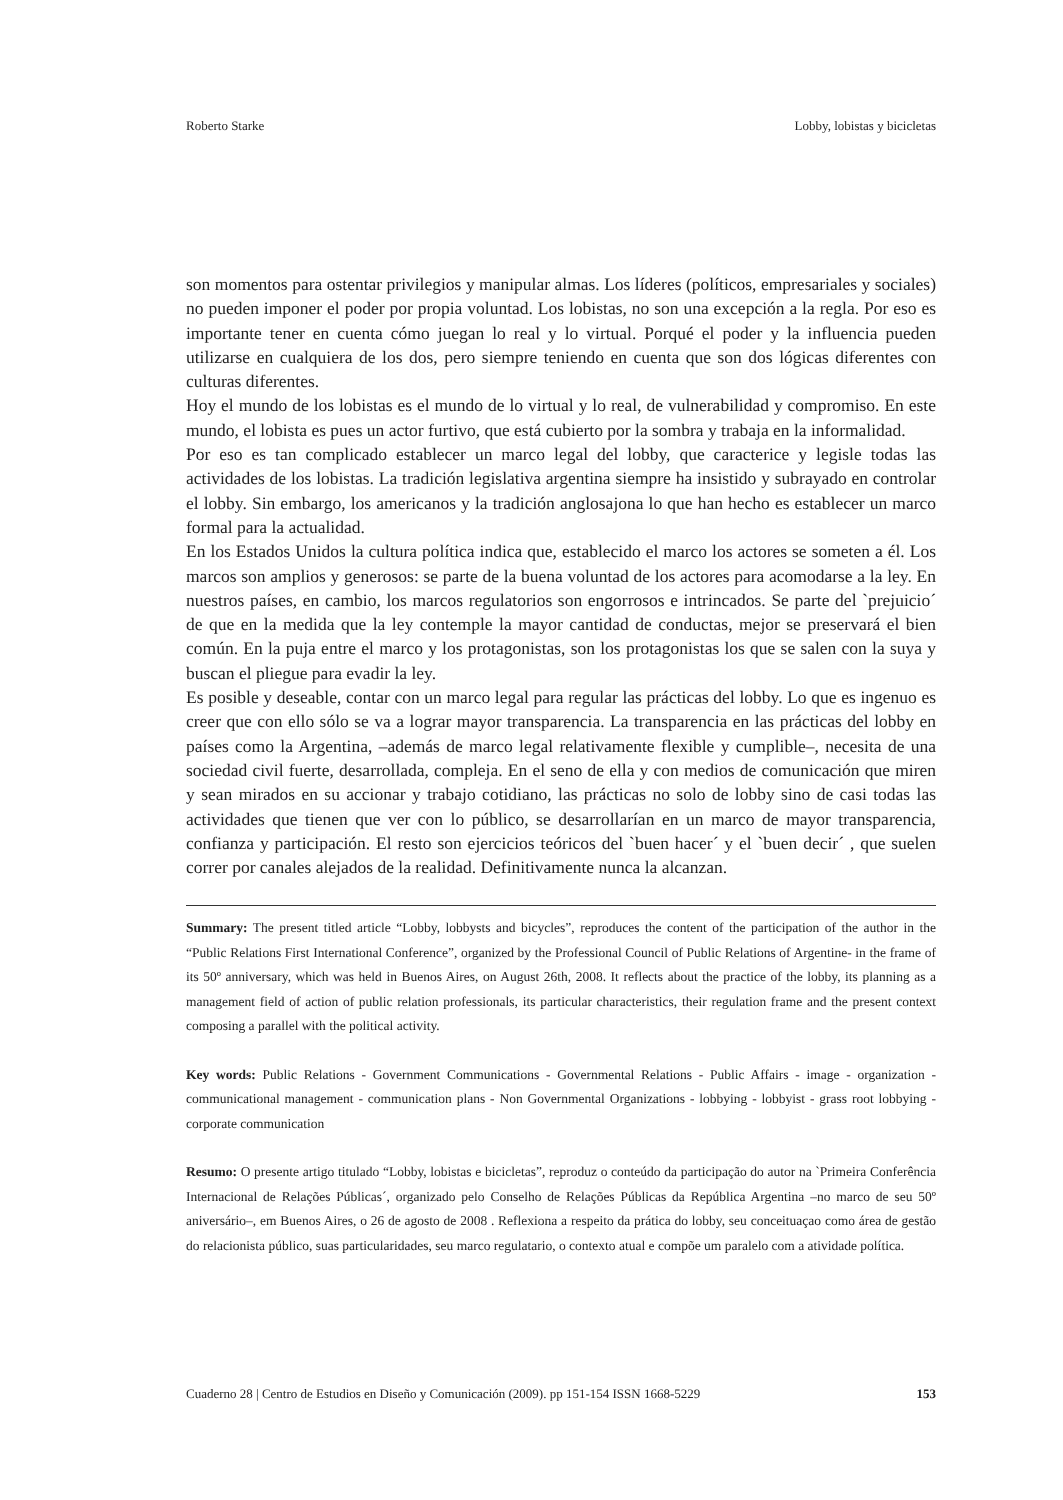Roberto Starke Lobby, lobistas y bicicletas
son momentos para ostentar privilegios y manipular almas. Los líderes (políticos, empresariales y sociales) no pueden imponer el poder por propia voluntad. Los lobistas, no son una excepción a la regla. Por eso es importante tener en cuenta cómo juegan lo real y lo virtual. Porqué el poder y la influencia pueden utilizarse en cualquiera de los dos, pero siempre teniendo en cuenta que son dos lógicas diferentes con culturas diferentes.
Hoy el mundo de los lobistas es el mundo de lo virtual y lo real, de vulnerabilidad y compromiso. En este mundo, el lobista es pues un actor furtivo, que está cubierto por la sombra y trabaja en la informalidad.
Por eso es tan complicado establecer un marco legal del lobby, que caracterice y legisle todas las actividades de los lobistas. La tradición legislativa argentina siempre ha insistido y subrayado en controlar el lobby. Sin embargo, los americanos y la tradición anglosajona lo que han hecho es establecer un marco formal para la actualidad.
En los Estados Unidos la cultura política indica que, establecido el marco los actores se someten a él. Los marcos son amplios y generosos: se parte de la buena voluntad de los actores para acomodarse a la ley. En nuestros países, en cambio, los marcos regulatorios son engorrosos e intrincados. Se parte del `prejuicio´ de que en la medida que la ley contemple la mayor cantidad de conductas, mejor se preservará el bien común. En la puja entre el marco y los protagonistas, son los protagonistas los que se salen con la suya y buscan el pliegue para evadir la ley.
Es posible y deseable, contar con un marco legal para regular las prácticas del lobby. Lo que es ingenuo es creer que con ello sólo se va a lograr mayor transparencia. La transparencia en las prácticas del lobby en países como la Argentina, –además de marco legal relativamente flexible y cumplible–, necesita de una sociedad civil fuerte, desarrollada, compleja. En el seno de ella y con medios de comunicación que miren y sean mirados en su accionar y trabajo cotidiano, las prácticas no solo de lobby sino de casi todas las actividades que tienen que ver con lo público, se desarrollarían en un marco de mayor transparencia, confianza y participación. El resto son ejercicios teóricos del `buen hacer´ y el `buen decir´ , que suelen correr por canales alejados de la realidad. Definitivamente nunca la alcanzan.
Summary: The present titled article “Lobby, lobbysts and bicycles”, reproduces the content of the participation of the author in the “Public Relations First International Conference”, organized by the Professional Council of Public Relations of Argentine- in the frame of its 50º anniversary, which was held in Buenos Aires, on August 26th, 2008. It reflects about the practice of the lobby, its planning as a management field of action of public relation professionals, its particular characteristics, their regulation frame and the present context composing a parallel with the political activity.
Key words: Public Relations - Government Communications - Governmental Relations - Public Affairs - image - organization - communicational management - communication plans - Non Governmental Organizations - lobbying - lobbyist - grass root lobbying - corporate communication
Resumo: O presente artigo titulado “Lobby, lobistas e bicicletas”, reproduz o conteúdo da participação do autor na `Primeira Conferência Internacional de Relações Públicas´, organizado pelo Conselho de Relações Públicas da República Argentina –no marco de seu 50º aniversário–, em Buenos Aires, o 26 de agosto de 2008 . Reflexiona a respeito da prática do lobby, seu conceituaçao como área de gestão do relacionista público, suas particularidades, seu marco regulatario, o contexto atual e compõe um paralelo com a atividade política.
Cuaderno 28 | Centro de Estudios en Diseño y Comunicación (2009). pp 151-154 ISSN 1668-5229 153